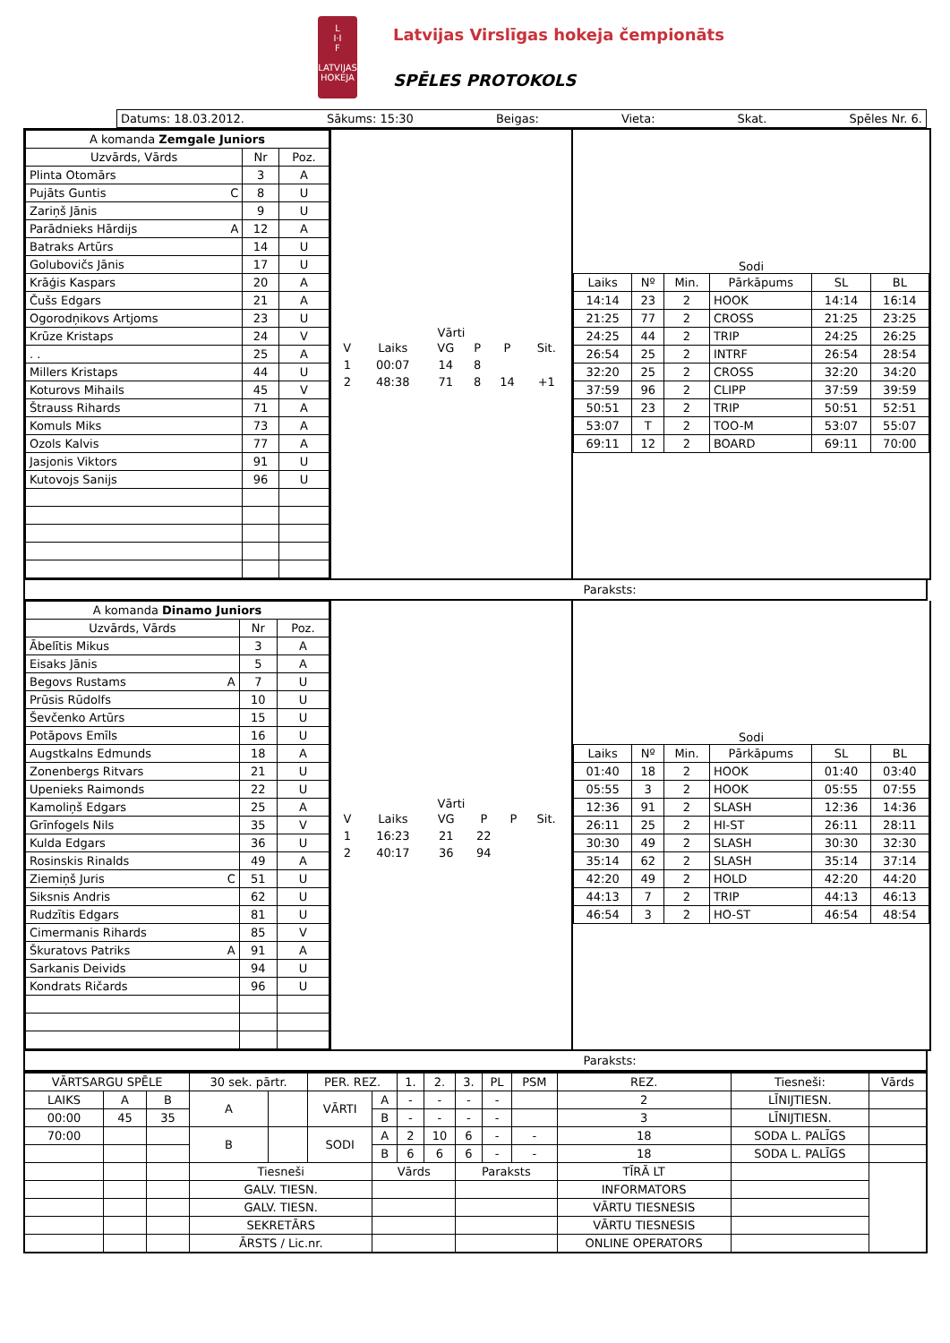L
I·I
F
LATVIJAS HOKEJA
Latvijas Virslīgas hokeja čempionāts
SPĒLES PROTOKOLS
Datums: 18.03.2012. Sākums: 15:30 Beigas: Vieta: Skat. Spēles Nr. 6.
| A komanda Zemgale Juniors | | |
| --- | --- | --- |
| Uzvārds, Vārds | Nr | Poz. |
| Plinta Otomārs | 3 | A |
| Pujāts Guntis C | 8 | U |
| Zariņš Jānis | 9 | U |
| Parādnieks Hārdijs A | 12 | A |
| Batraks Artūrs | 14 | U |
| Golubovičs Jānis | 17 | U |
| Krāģis Kaspars | 20 | A |
| Čušs Edgars | 21 | A |
| Ogorodņikovs Artjoms | 23 | U |
| Krūze Kristaps | 24 | V |
| . . | 25 | A |
| Millers Kristaps | 44 | U |
| Koturovs Mihails | 45 | V |
| Štrauss Rihards | 71 | A |
| Komuls Miks | 73 | A |
| Ozols Kalvis | 77 | A |
| Jasjonis Viktors | 91 | U |
| Kutovojs Sanijs | 96 | U |
Vārti
| V | Laiks | VG | P | P | Sit. |
| 1 | 00:07 | 14 | 8 | | |
| 2 | 48:38 | 71 | 8 | 14 | +1 |
Sodi
| Laiks | Nº | Min. | Pārkāpums | SL | BL |
| --- | --- | --- | --- | --- | --- |
| 14:14 | 23 | 2 | HOOK | 14:14 | 16:14 |
| 21:25 | 77 | 2 | CROSS | 21:25 | 23:25 |
| 24:25 | 44 | 2 | TRIP | 24:25 | 26:25 |
| 26:54 | 25 | 2 | INTRF | 26:54 | 28:54 |
| 32:20 | 25 | 2 | CROSS | 32:20 | 34:20 |
| 37:59 | 96 | 2 | CLIPP | 37:59 | 39:59 |
| 50:51 | 23 | 2 | TRIP | 50:51 | 52:51 |
| 53:07 | T | 2 | TOO-M | 53:07 | 55:07 |
| 69:11 | 12 | 2 | BOARD | 69:11 | 70:00 |
Paraksts:
| A komanda Dinamo Juniors | | |
| --- | --- | --- |
| Uzvārds, Vārds | Nr | Poz. |
| Ābelītis Mikus | 3 | A |
| Eisaks Jānis | 5 | A |
| Begovs Rustams A | 7 | U |
| Prūsis Rūdolfs | 10 | U |
| Ševčenko Artūrs | 15 | U |
| Potāpovs Emīls | 16 | U |
| Augstkalns Edmunds | 18 | A |
| Zonenbergs Ritvars | 21 | U |
| Upenieks Raimonds | 22 | U |
| Kamoliņš Edgars | 25 | A |
| Grīnfogels Nils | 35 | V |
| Kulda Edgars | 36 | U |
| Rosinskis Rinalds | 49 | A |
| Ziemiņš Juris C | 51 | U |
| Siksnis Andris | 62 | U |
| Rudzītis Edgars | 81 | U |
| Cimermanis Rihards | 85 | V |
| Škuratovs Patriks A | 91 | A |
| Sarkanis Deivids | 94 | U |
| Kondrats Ričards | 96 | U |
Vārti
| V | Laiks | VG | P | P | Sit. |
| 1 | 16:23 | 21 | 22 | | |
| 2 | 40:17 | 36 | 94 | | |
Sodi
| Laiks | Nº | Min. | Pārkāpums | SL | BL |
| --- | --- | --- | --- | --- | --- |
| 01:40 | 18 | 2 | HOOK | 01:40 | 03:40 |
| 05:55 | 3 | 2 | HOOK | 05:55 | 07:55 |
| 12:36 | 91 | 2 | SLASH | 12:36 | 14:36 |
| 26:11 | 25 | 2 | HI-ST | 26:11 | 28:11 |
| 30:30 | 49 | 2 | SLASH | 30:30 | 32:30 |
| 35:14 | 62 | 2 | SLASH | 35:14 | 37:14 |
| 42:20 | 49 | 2 | HOLD | 42:20 | 44:20 |
| 44:13 | 7 | 2 | TRIP | 44:13 | 46:13 |
| 46:54 | 3 | 2 | HO-ST | 46:54 | 48:54 |
Paraksts:
| VĀRTSARGU SPĒLE | | | 30 sek. pārtr. | | PER. REZ. | | 1. | 2. | 3. | PL | PSM | REZ. | Tiesneši: | Vārds |
| LAIKS | A | B | A | | VĀRTI | A | - | - | - | - | | 2 | LĪNIJTIESN. | |
| 00:00 | 45 | 35 | | | | B | - | - | - | - | | 3 | LĪNIJTIESN. | |
| 70:00 | | | B | | SODI | A | 2 | 10 | 6 | - | - | 18 | SODA L. PALĪGS | |
| | | | | | | B | 6 | 6 | 6 | - | - | 18 | SODA L. PALĪGS | |
| | | | Tiesneši | | | Vārds | | | Paraksts | | | TĪRĀ LT | | |
| | | | GALV. TIESN. | | | | | | | | | INFORMATORS | | |
| | | | GALV. TIESN. | | | | | | | | | VĀRTU TIESNESIS | | |
| | | | SEKRETĀRS | | | | | | | | | VĀRTU TIESNESIS | | |
| | | | ĀRSTS / Lic.nr. | | | | | | | | | ONLINE OPERATORS | | |